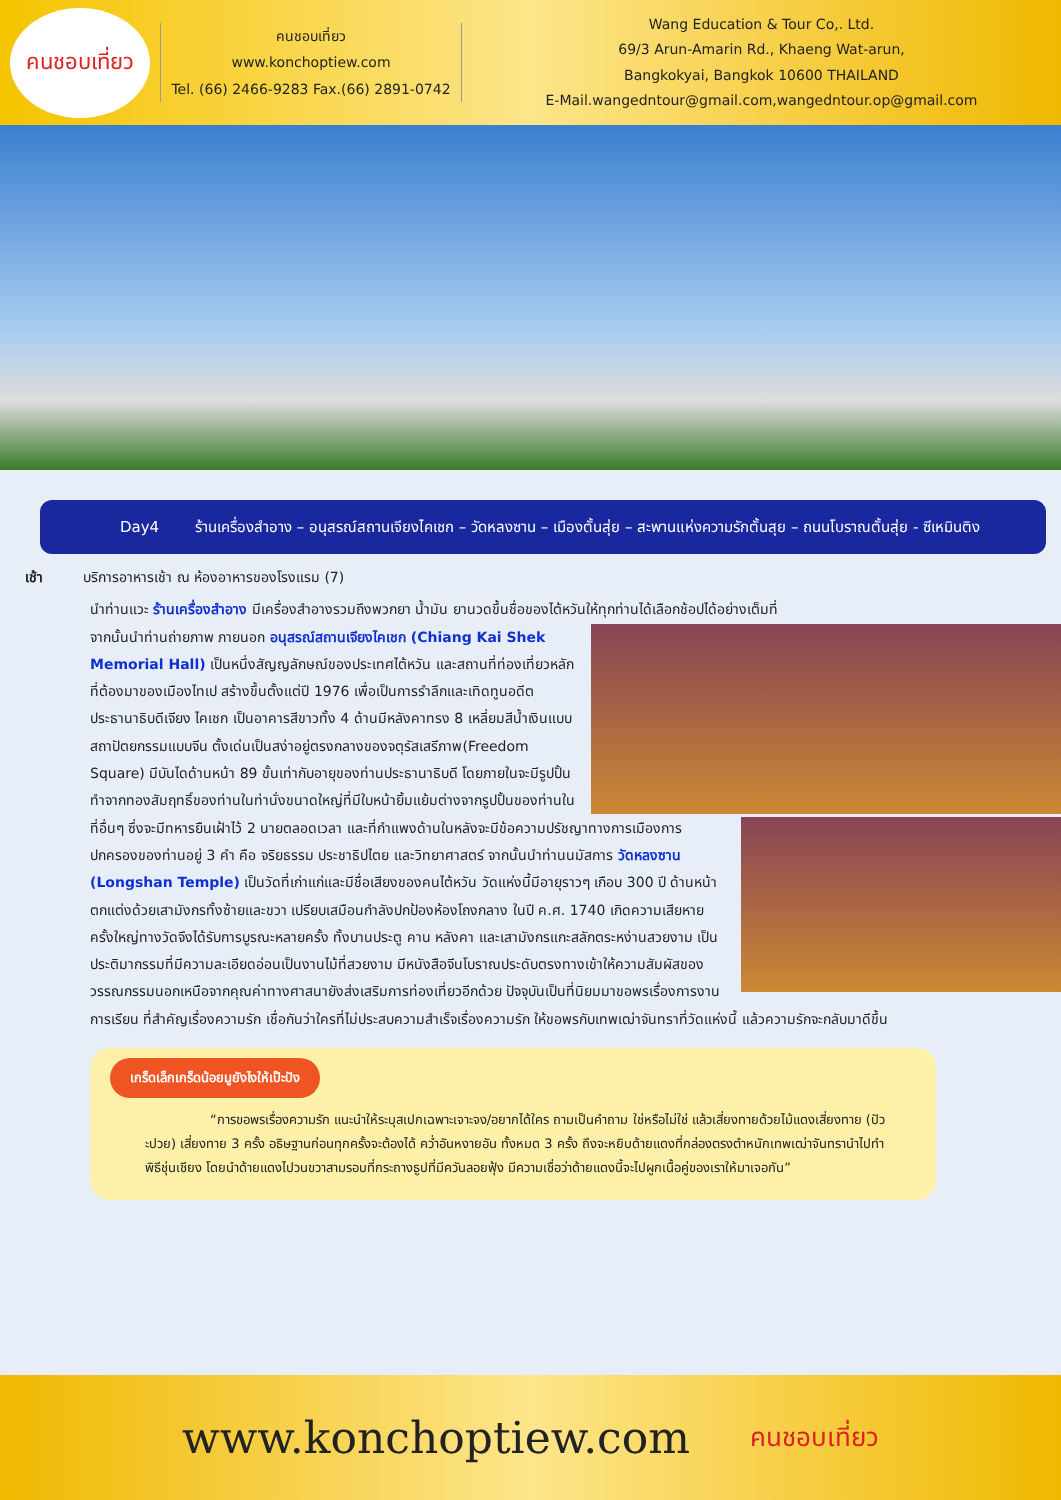คนชอบเที่ยว
คนชอบเที่ยว
www.konchoptiew.com
Tel. (66) 2466-9283 Fax.(66) 2891-0742
Wang Education & Tour Co,. Ltd.
69/3 Arun-Amarin Rd., Khaeng Wat-arun,
Bangkokyai, Bangkok 10600 THAILAND
E-Mail.wangedntour@gmail.com,wangedntour.op@gmail.com
Day4 ร้านเครื่องสำอาง – อนุสรณ์สถานเจียงไคเชก – วัดหลงซาน – เมืองตั้นสุ่ย – สะพานแห่งความรักตั้นสุย – ถนนโบราณตั้นสุ่ย - ซีเหมินติง
เช้า บริการอาหารเช้า ณ ห้องอาหารของโรงแรม (7)
นำท่านแวะ ร้านเครื่องสำอาง มีเครื่องสำอางรวมถึงพวกยา น้ำมัน ยานวดขึ้นชื่อของไต้หวันให้ทุกท่านได้เลือกช้อปได้อย่างเต็มที่
จากนั้นนำท่านถ่ายภาพ ภายนอก อนุสรณ์สถานเจียงไคเชก (Chiang Kai Shek Memorial Hall) เป็นหนึ่งสัญญลักษณ์ของประเทศไต้หวัน และสถานที่ท่องเที่ยวหลักที่ต้องมาของเมืองไทเป สร้างขึ้นตั้งแต่ปี 1976 เพื่อเป็นการรำลึกและเทิดทูนอดีตประธานาธิบดีเจียง ไคเชก เป็นอาคารสีขาวทั้ง 4 ด้านมีหลังคาทรง 8 เหลี่ยมสีน้ำเงินแบบสถาปัตยกรรมแบบจีน ตั้งเด่นเป็นสง่าอยู่ตรงกลางของจตุรัสเสรีภาพ(Freedom Square) มีบันไดด้านหน้า 89 ขั้นเท่ากับอายุของท่านประธานาธิบดี โดยภายในจะมีรูปปั้นทำจากทองสัมฤทธิ์ของท่านในท่านั่งขนาดใหญ่ที่มีใบหน้ายิ้มแย้มต่างจากรูปปั้นของท่านในที่อื่นๆ ซึ่งจะมีทหารยืนเฝ้าไว้ 2 นายตลอดเวลา และที่กำแพงด้านในหลังจะมีข้อความปรัชญาทางการเมืองการปกครองของท่านอยู่ 3 คำ คือ จริยธรรม ประชาธิปไตย และวิทยาศาสตร์ จากนั้นนำท่านนมัสการ วัดหลงซาน (Longshan Temple) เป็นวัดที่เก่าแก่และมีชื่อเสียงของคนไต้หวัน วัดแห่งนี้มีอายุราวๆ เกือบ 300 ปี ด้านหน้าตกแต่งด้วยเสามังกรทั้งซ้ายและขวา เปรียบเสมือนกำลังปกป้องห้องโถงกลาง ในปี ค.ศ. 1740 เกิดความเสียหายครั้งใหญ่ทางวัดจึงได้รับการบูรณะหลายครั้ง ทั้งบานประตู คาน หลังคา และเสามังกรแกะสลักตระหง่านสวยงาม เป็นประติมากรรมที่มีความละเอียดอ่อนเป็นงานไม้ที่สวยงาม มีหนังสือจีนโบราณประดับตรงทางเข้าให้ความสัมผัสของวรรณกรรมนอกเหนือจากคุณค่าทางศาสนายังส่งเสริมการท่องเที่ยวอีกด้วย ปัจจุบันเป็นที่นิยมมาขอพรเรื่องการงาน การเรียน ที่สำคัญเรื่องความรัก เชื่อกันว่าใครที่ไม่ประสบความสำเร็จเรื่องความรัก ให้ขอพรกับเทพเฒ่าจันทราที่วัดแห่งนี้ แล้วความรักจะกลับมาดีขึ้น
เกร็ดเล็กเกร็ดน้อยมูยังไงให้เป๊ะปัง
“การขอพรเรื่องความรัก แนะนำให้ระบุสเปกเฉพาะเจาะจง/อยากได้ใคร ถามเป็นคำถาม ใช่หรือไม่ใช่ แล้วเสี่ยงทายด้วยไม้แดงเสี่ยงทาย (ปัวะปวย) เสี่ยงทาย 3 ครั้ง อธิษฐานก่อนทุกครั้งจะต้องได้ คว่ำอันหงายอัน ทั้งหมด 3 ครั้ง ถึงจะหยิบด้ายแดงที่กล่องตรงตำหนักเทพเฒ่าจันทรานำไปทำพิธีชุ่นเชียง โดยนำด้ายแดงไปวนขวาสามรอบที่กระถางธูปที่มีควันลอยฟุ้ง มีความเชื่อว่าด้ายแดงนี้จะไปผูกเนื้อคู่ของเราให้มาเจอกัน”
www.konchoptiew.com คนชอบเที่ยว